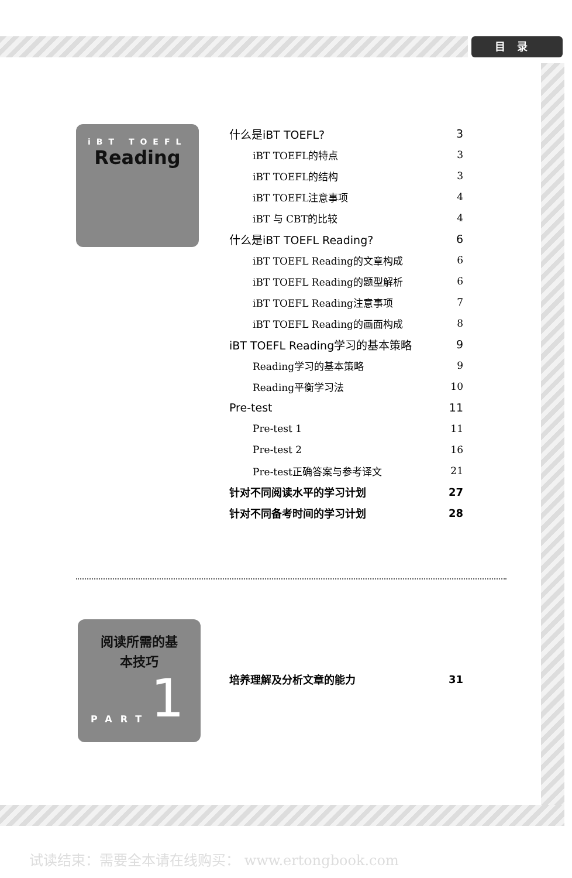目录
iBT TOEFL
Reading
什么是iBT TOEFL? 3
iBT TOEFL的特点 3
iBT TOEFL的结构 3
iBT TOEFL注意事项 4
iBT 与 CBT的比较 4
什么是iBT TOEFL Reading? 6
iBT TOEFL Reading的文章构成 6
iBT TOEFL Reading的题型解析 6
iBT TOEFL Reading注意事项 7
iBT TOEFL Reading的画面构成 8
iBT TOEFL Reading学习的基本策略 9
Reading学习的基本策略 9
Reading平衡学习法 10
Pre-test 11
Pre-test 1 11
Pre-test 2 16
Pre-test正确答案与参考译文 21
针对不同阅读水平的学习计划 27
针对不同备考时间的学习计划 28
阅读所需的基
本技巧
PART 1
培养理解及分析文章的能力 31
试读结束：需要全本请在线购买： www.ertongbook.com